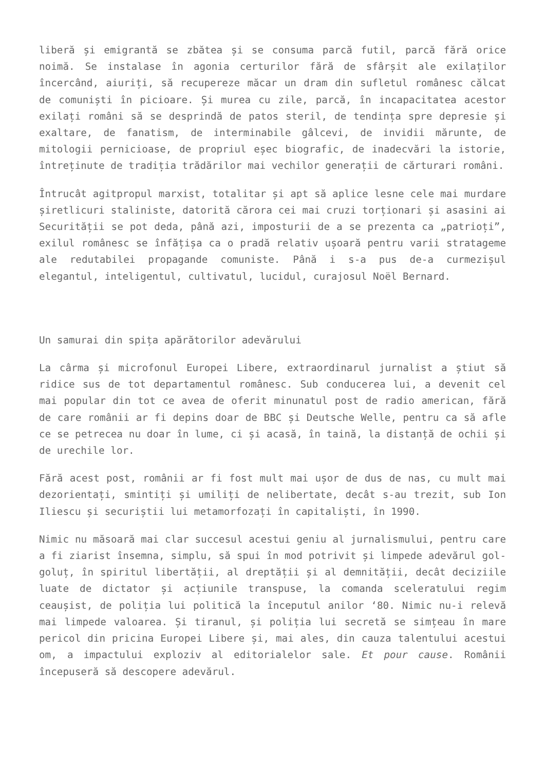liberă și emigrantă se zbătea și se consuma parcă futil, parcă fără orice noimă. Se instalase în agonia certurilor fără de sfârșit ale exilaților încercând, aiuriți, să recupereze măcar un dram din sufletul românesc călcat de comuniști în picioare. Și murea cu zile, parcă, în incapacitatea acestor exilați români să se desprindă de patos steril, de tendința spre depresie și exaltare, de fanatism, de interminabile gâlcevi, de invidii mărunte, de mitologii pernicioase, de propriul eșec biografic, de inadecvări la istorie, întreținute de tradiția trădărilor mai vechilor generații de cărturari români.
Întrucât agitpropul marxist, totalitar și apt să aplice lesne cele mai murdare șiretlicuri staliniste, datorită cărora cei mai cruzi torționari și asasini ai Securității se pot deda, până azi, imposturii de a se prezenta ca „patrioți”, exilul românesc se înfățișa ca o pradă relativ ușoară pentru varii stratageme ale redutabilei propagande comuniste. Până i s-a pus de-a curmezișul elegantul, inteligentul, cultivatul, lucidul, curajosul Noël Bernard.
Un samurai din spița apărătorilor adevărului
La cârma și microfonul Europei Libere, extraordinarul jurnalist a știut să ridice sus de tot departamentul românesc. Sub conducerea lui, a devenit cel mai popular din tot ce avea de oferit minunatul post de radio american, fără de care românii ar fi depins doar de BBC și Deutsche Welle, pentru ca să afle ce se petrecea nu doar în lume, ci și acasă, în taină, la distanță de ochii și de urechile lor.
Fără acest post, românii ar fi fost mult mai ușor de dus de nas, cu mult mai dezorientați, smintiți și umiliți de nelibertate, decât s-au trezit, sub Ion Iliescu și securiștii lui metamorfozați în capitaliști, în 1990.
Nimic nu măsoară mai clar succesul acestui geniu al jurnalismului, pentru care a fi ziarist însemna, simplu, să spui în mod potrivit și limpede adevărul gol-goluț, în spiritul libertății, al dreptății și al demnității, decât deciziile luate de dictator și acțiunile transpuse, la comanda sceleratului regim ceaușist, de poliția lui politică la începutul anilor ‘80. Nimic nu-i relevă mai limpede valoarea. Și tiranul, și poliția lui secretă se simțeau în mare pericol din pricina Europei Libere și, mai ales, din cauza talentului acestui om, a impactului exploziv al editorialelor sale. Et pour cause. Românii începuseră să descopere adevărul.